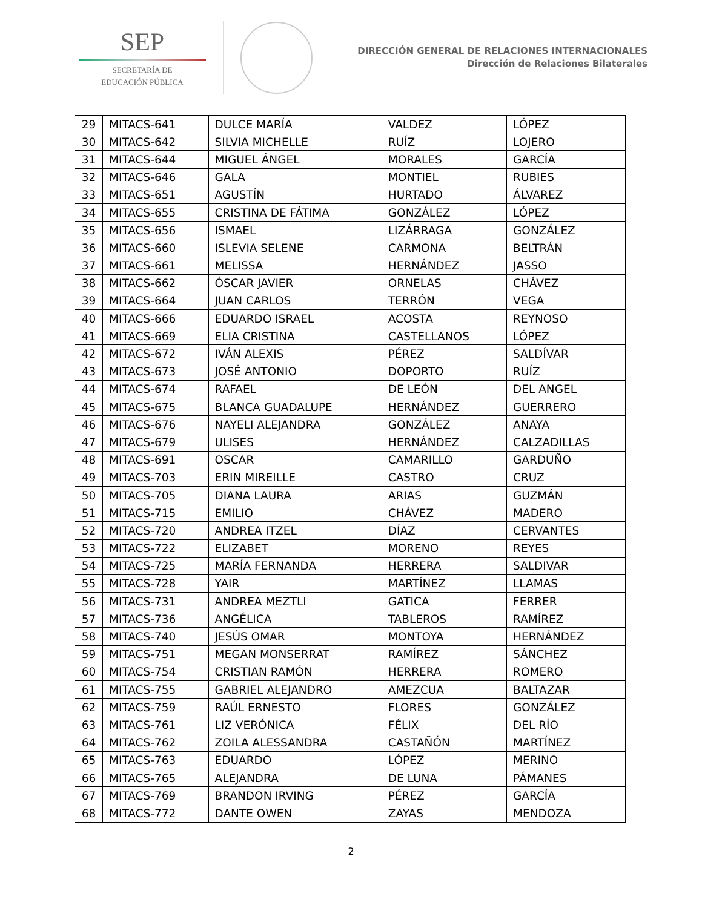SEP
SECRETARÍA DE
EDUCACIÓN PÚBLICA
DIRECCIÓN GENERAL DE RELACIONES INTERNACIONALES
Dirección de Relaciones Bilaterales
| 29 | MITACS-641 | DULCE MARÍA | VALDEZ | LÓPEZ |
| 30 | MITACS-642 | SILVIA MICHELLE | RUÍZ | LOJERO |
| 31 | MITACS-644 | MIGUEL ÁNGEL | MORALES | GARCÍA |
| 32 | MITACS-646 | GALA | MONTIEL | RUBIES |
| 33 | MITACS-651 | AGUSTÍN | HURTADO | ÁLVAREZ |
| 34 | MITACS-655 | CRISTINA DE FÁTIMA | GONZÁLEZ | LÓPEZ |
| 35 | MITACS-656 | ISMAEL | LIZÁRRAGA | GONZÁLEZ |
| 36 | MITACS-660 | ISLEVIA SELENE | CARMONA | BELTRÁN |
| 37 | MITACS-661 | MELISSA | HERNÁNDEZ | JASSO |
| 38 | MITACS-662 | ÓSCAR JAVIER | ORNELAS | CHÁVEZ |
| 39 | MITACS-664 | JUAN CARLOS | TERRÓN | VEGA |
| 40 | MITACS-666 | EDUARDO ISRAEL | ACOSTA | REYNOSO |
| 41 | MITACS-669 | ELIA CRISTINA | CASTELLANOS | LÓPEZ |
| 42 | MITACS-672 | IVÁN ALEXIS | PÉREZ | SALDÍVAR |
| 43 | MITACS-673 | JOSÉ ANTONIO | DOPORTO | RUÍZ |
| 44 | MITACS-674 | RAFAEL | DE LEÓN | DEL ANGEL |
| 45 | MITACS-675 | BLANCA GUADALUPE | HERNÁNDEZ | GUERRERO |
| 46 | MITACS-676 | NAYELI ALEJANDRA | GONZÁLEZ | ANAYA |
| 47 | MITACS-679 | ULISES | HERNÁNDEZ | CALZADILLAS |
| 48 | MITACS-691 | OSCAR | CAMARILLO | GARDUÑO |
| 49 | MITACS-703 | ERIN MIREILLE | CASTRO | CRUZ |
| 50 | MITACS-705 | DIANA LAURA | ARIAS | GUZMÁN |
| 51 | MITACS-715 | EMILIO | CHÁVEZ | MADERO |
| 52 | MITACS-720 | ANDREA ITZEL | DÍAZ | CERVANTES |
| 53 | MITACS-722 | ELIZABET | MORENO | REYES |
| 54 | MITACS-725 | MARÍA FERNANDA | HERRERA | SALDIVAR |
| 55 | MITACS-728 | YAIR | MARTÍNEZ | LLAMAS |
| 56 | MITACS-731 | ANDREA MEZTLI | GATICA | FERRER |
| 57 | MITACS-736 | ANGÉLICA | TABLEROS | RAMÍREZ |
| 58 | MITACS-740 | JESÚS OMAR | MONTOYA | HERNÁNDEZ |
| 59 | MITACS-751 | MEGAN MONSERRAT | RAMÍREZ | SÁNCHEZ |
| 60 | MITACS-754 | CRISTIAN RAMÓN | HERRERA | ROMERO |
| 61 | MITACS-755 | GABRIEL ALEJANDRO | AMEZCUA | BALTAZAR |
| 62 | MITACS-759 | RAÚL ERNESTO | FLORES | GONZÁLEZ |
| 63 | MITACS-761 | LIZ VERÓNICA | FÉLIX | DEL RÍO |
| 64 | MITACS-762 | ZOILA ALESSANDRA | CASTAÑÓN | MARTÍNEZ |
| 65 | MITACS-763 | EDUARDO | LÓPEZ | MERINO |
| 66 | MITACS-765 | ALEJANDRA | DE LUNA | PÁMANES |
| 67 | MITACS-769 | BRANDON IRVING | PÉREZ | GARCÍA |
| 68 | MITACS-772 | DANTE OWEN | ZAYAS | MENDOZA |
2